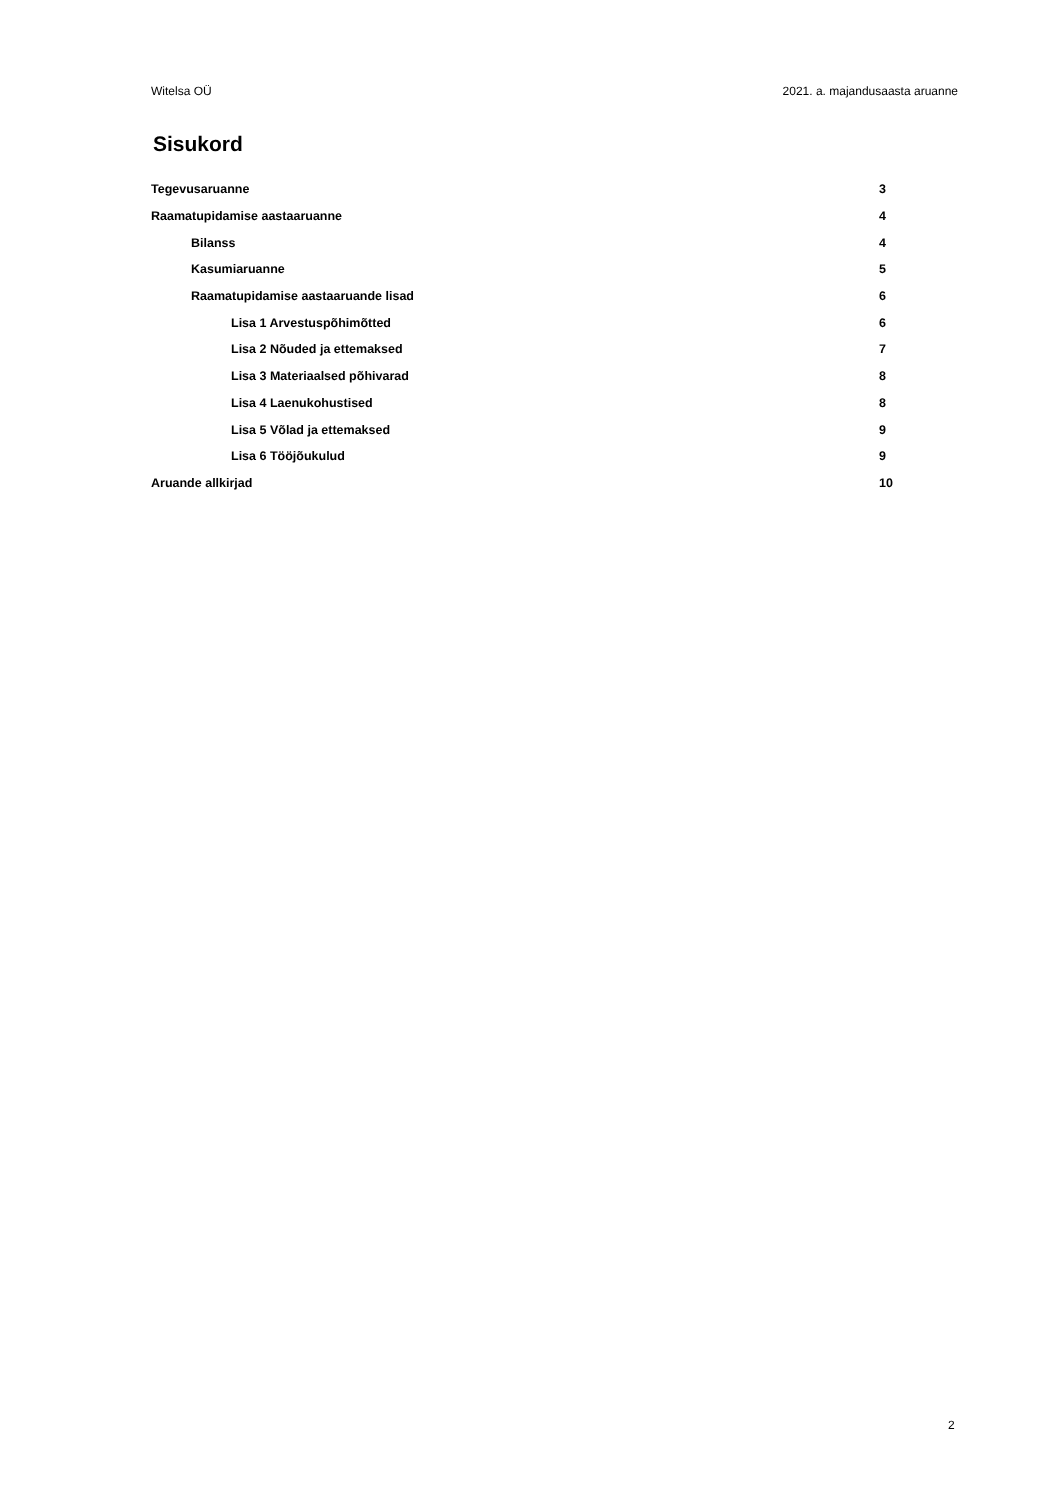Witelsa OÜ 2021. a. majandusaasta aruanne
Sisukord
Tegevusaruanne 3
Raamatupidamise aastaaruanne 4
Bilanss 4
Kasumiaruanne 5
Raamatupidamise aastaaruande lisad 6
Lisa 1 Arvestuspõhimõtted 6
Lisa 2 Nõuded ja ettemaksed 7
Lisa 3 Materiaalsed põhivarad 8
Lisa 4 Laenukohustised 8
Lisa 5 Võlad ja ettemaksed 9
Lisa 6 Tööjõukulud 9
Aruande allkirjad 10
2